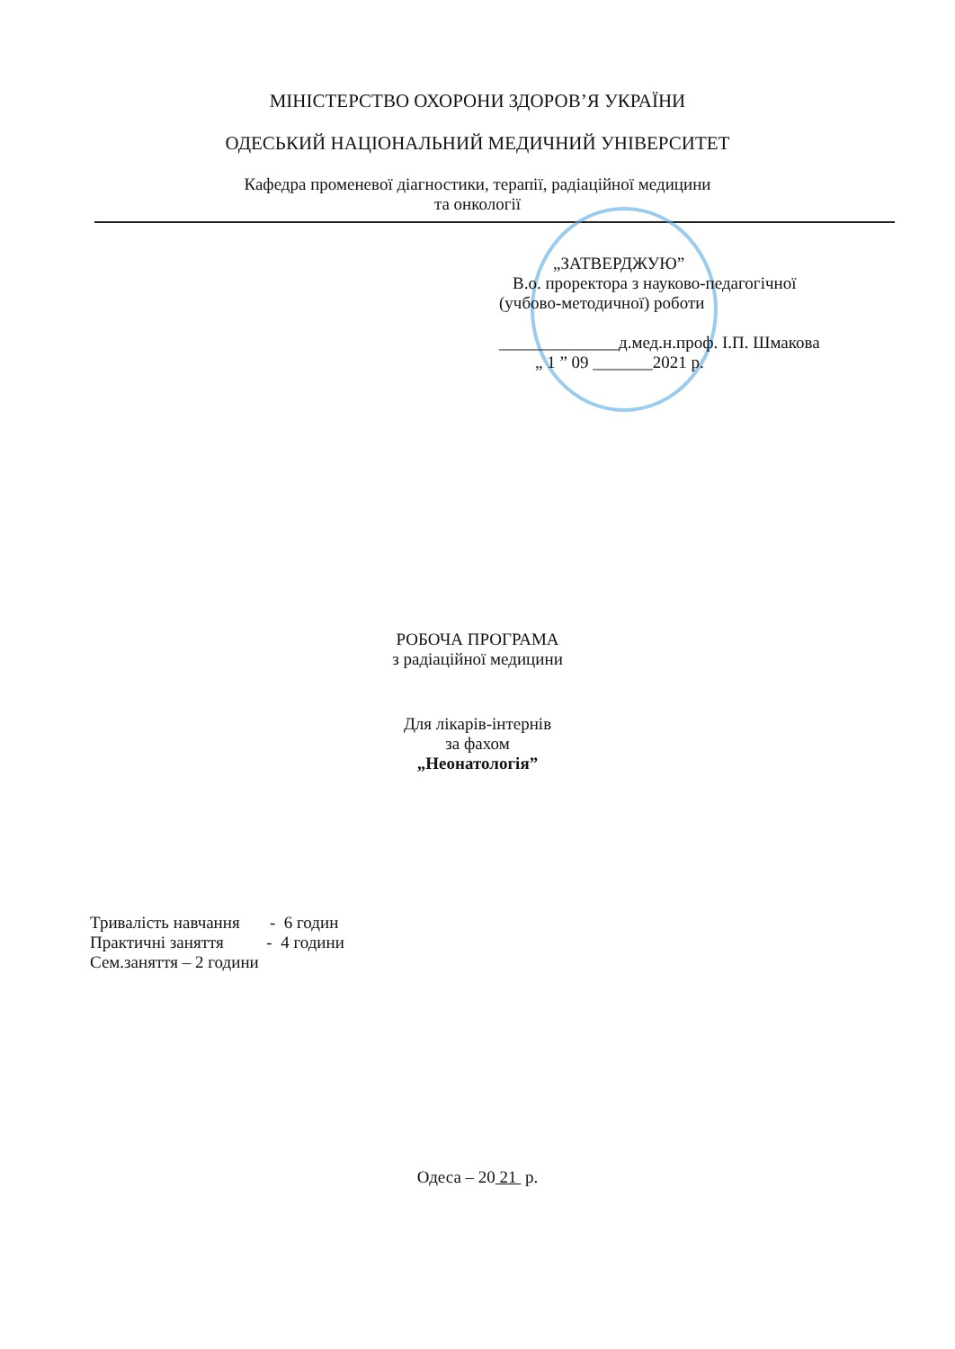МІНІСТЕРСТВО ОХОРОНИ ЗДОРОВ’Я УКРАЇНИ
ОДЕСЬКИЙ НАЦІОНАЛЬНИЙ МЕДИЧНИЙ УНІВЕРСИТЕТ
Кафедра променевої діагностики, терапії, радіаційної медицини
та онкології
„ЗАТВЕРДЖУЮ”
В.о. проректора з науково-педагогічної
(учбово-методичної) роботи
______________д.мед.н.проф. І.П. Шмакова
„ 1 ” 09 _______2021 р.
РОБОЧА ПРОГРАМА
з радіаційної медицини
Для лікарів-інтернів
за фахом
„Неонатологія”
Тривалість навчання - 6 годин
Практичні заняття - 4 години
Сем.заняття – 2 години
Одеса – 20 21 р.